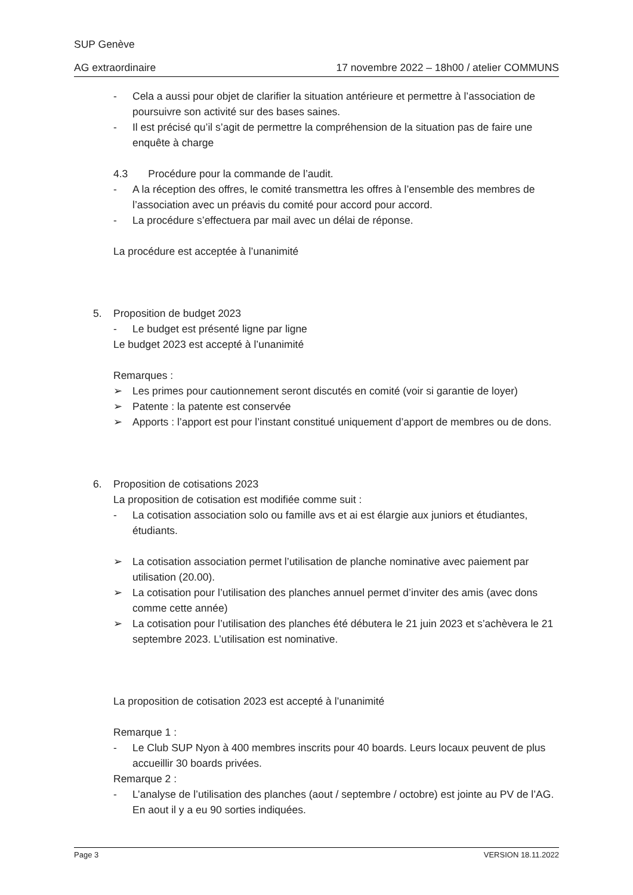SUP Genève
AG extraordinaire 17 novembre 2022 – 18h00 / atelier COMMUNS
- Cela a aussi pour objet de clarifier la situation antérieure et permettre à l’association de poursuivre son activité sur des bases saines.
- Il est précisé qu’il s’agit de permettre la compréhension de la situation pas de faire une enquête à charge
4.3 Procédure pour la commande de l’audit.
- A la réception des offres, le comité transmettra les offres à l’ensemble des membres de l’association avec un préavis du comité pour accord pour accord.
- La procédure s’effectuera par mail avec un délai de réponse.
La procédure est acceptée à l’unanimité
5. Proposition de budget 2023
- Le budget est présenté ligne par ligne
Le budget 2023 est accepté à l’unanimité
Remarques :
➢ Les primes pour cautionnement seront discutés en comité (voir si garantie de loyer)
➢ Patente : la patente est conservée
➢ Apports : l’apport est pour l’instant constitué uniquement d’apport de membres ou de dons.
6. Proposition de cotisations 2023
La proposition de cotisation est modifiée comme suit :
- La cotisation association solo ou famille avs et ai est élargie aux juniors et étudiantes, étudiants.
➢ La cotisation association permet l’utilisation de planche nominative avec paiement par utilisation (20.00).
➢ La cotisation pour l’utilisation des planches annuel permet d’inviter des amis (avec dons comme cette année)
➢ La cotisation pour l’utilisation des planches été débutera le 21 juin 2023 et s’achèvera le 21 septembre 2023. L’utilisation est nominative.
La proposition de cotisation 2023 est accepté à l’unanimité
Remarque 1 :
- Le Club SUP Nyon à 400 membres inscrits pour 40 boards. Leurs locaux peuvent de plus accueillir 30 boards privées.
Remarque 2 :
- L’analyse de l’utilisation des planches (aout / septembre / octobre) est jointe au PV de l’AG. En aout il y a eu 90 sorties indiquées.
Page 3 VERSION 18.11.2022